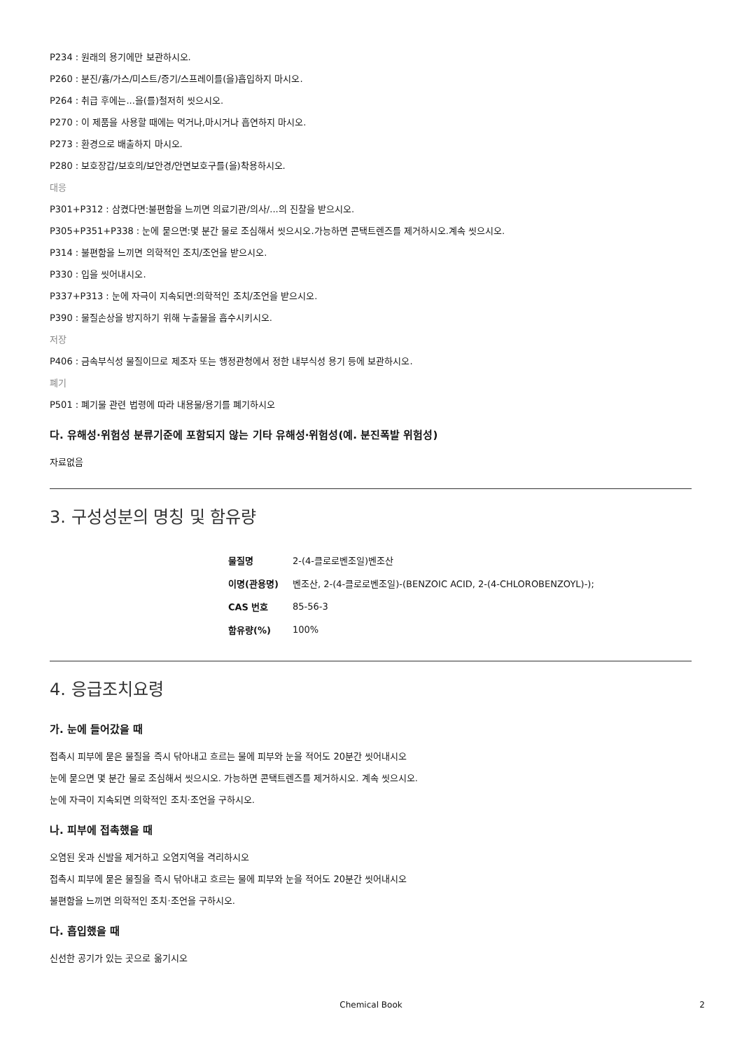P234 : 원래의 용기에만 보관하시오.
P260 : 분진/흄/가스/미스트/증기/스프레이를(을)흡입하지 마시오.
P264 : 취급 후에는...을(를)철저히 씻으시오.
P270 : 이 제품을 사용할 때에는 먹거나,마시거나 흡연하지 마시오.
P273 : 환경으로 배출하지 마시오.
P280 : 보호장갑/보호의/보안경/안면보호구를(을)착용하시오.
대응
P301+P312 : 삼켰다면:불편함을 느끼면 의료기관/의사/...의 진찰을 받으시오.
P305+P351+P338 : 눈에 묻으면:몇 분간 물로 조심해서 씻으시오.가능하면 콘택트렌즈를 제거하시오.계속 씻으시오.
P314 : 불편함을 느끼면 의학적인 조치/조언을 받으시오.
P330 : 입을 씻어내시오.
P337+P313 : 눈에 자극이 지속되면:의학적인 조치/조언을 받으시오.
P390 : 물질손상을 방지하기 위해 누출물을 흡수시키시오.
저장
P406 : 금속부식성 물질이므로 제조자 또는 행정관청에서 정한 내부식성 용기 등에 보관하시오.
폐기
P501 : 폐기물 관련 법령에 따라 내용물/용기를 폐기하시오
다. 유해성·위험성 분류기준에 포함되지 않는 기타 유해성·위험성(예. 분진폭발 위험성)
자료없음
3. 구성성분의 명칭 및 함유량
| 물질명 | 2-(4-클로로벤조일)벤조산 |
| 이명(관용명) | 벤조산, 2-(4-클로로벤조일)-(BENZOIC ACID, 2-(4-CHLOROBENZOYL)-); |
| CAS 번호 | 85-56-3 |
| 함유량(%) | 100% |
4. 응급조치요령
가. 눈에 들어갔을 때
접촉시 피부에 묻은 물질을 즉시 닦아내고 흐르는 물에 피부와 눈을 적어도 20분간 씻어내시오
눈에 묻으면 몇 분간 물로 조심해서 씻으시오. 가능하면 콘택트렌즈를 제거하시오. 계속 씻으시오.
눈에 자극이 지속되면 의학적인 조치·조언을 구하시오.
나. 피부에 접촉했을 때
오염된 옷과 신발을 제거하고 오염지역을 격리하시오
접촉시 피부에 묻은 물질을 즉시 닦아내고 흐르는 물에 피부와 눈을 적어도 20분간 씻어내시오
불편함을 느끼면 의학적인 조치·조언을 구하시오.
다. 흡입했을 때
신선한 공기가 있는 곳으로 옮기시오
Chemical Book 2